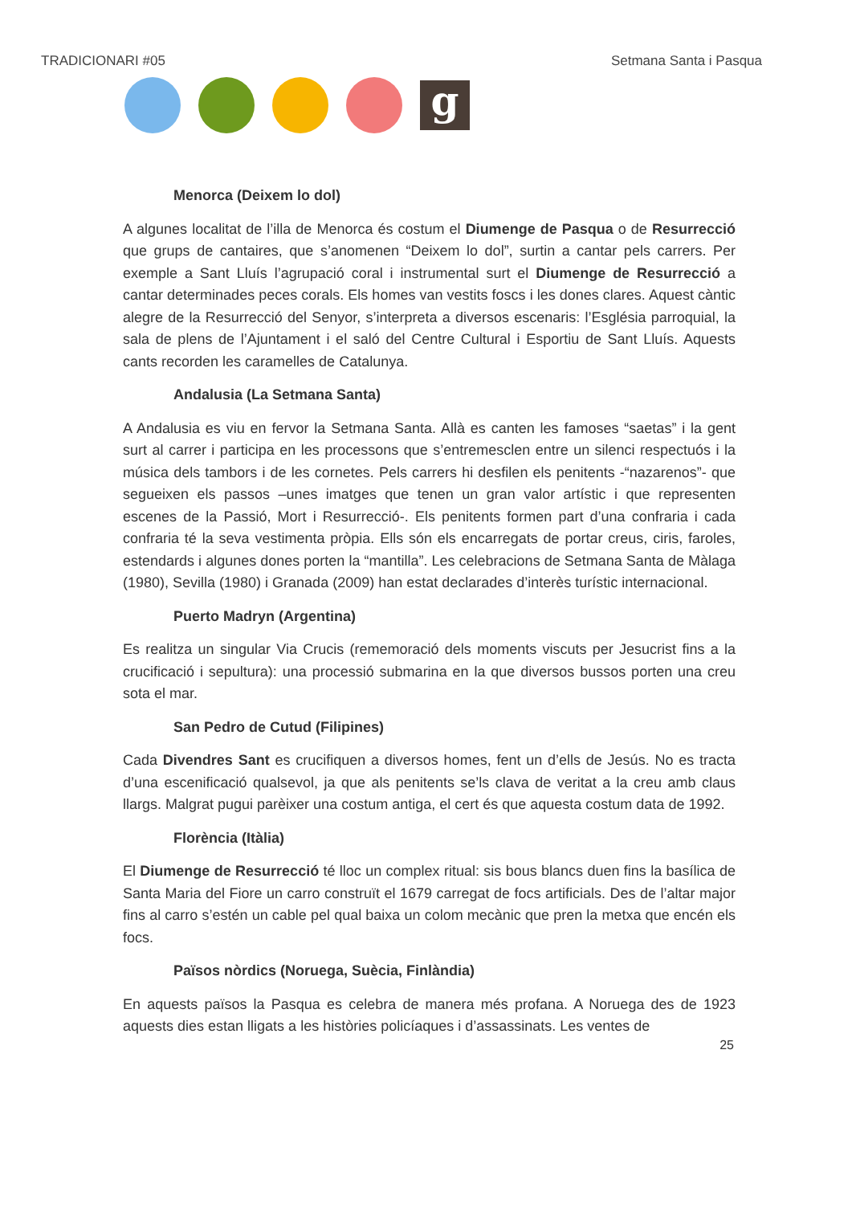TRADICIONARI #05 Setmana Santa i Pasqua
g
Menorca (Deixem lo dol)
A algunes localitat de l’illa de Menorca és costum el Diumenge de Pasqua o de Resurrecció que grups de cantaires, que s’anomenen “Deixem lo dol”, surtin a cantar pels carrers. Per exemple a Sant Lluís l’agrupació coral i instrumental surt el Diumenge de Resurrecció a cantar determinades peces corals. Els homes van vestits foscs i les dones clares. Aquest càntic alegre de la Resurrecció del Senyor, s’interpreta a diversos escenaris: l’Església parroquial, la sala de plens de l’Ajuntament i el saló del Centre Cultural i Esportiu de Sant Lluís. Aquests cants recorden les caramelles de Catalunya.
Andalusia (La Setmana Santa)
A Andalusia es viu en fervor la Setmana Santa. Allà es canten les famoses “saetas” i la gent surt al carrer i participa en les processons que s’entremesclen entre un silenci respectuós i la música dels tambors i de les cornetes. Pels carrers hi desfilen els penitents -“nazarenos”- que segueixen els passos –unes imatges que tenen un gran valor artístic i que representen escenes de la Passió, Mort i Resurrecció-. Els penitents formen part d’una confraria i cada confraria té la seva vestimenta pròpia. Ells són els encarregats de portar creus, ciris, faroles, estendards i algunes dones porten la “mantilla”. Les celebracions de Setmana Santa de Màlaga (1980), Sevilla (1980) i Granada (2009) han estat declarades d’interès turístic internacional.
Puerto Madryn (Argentina)
Es realitza un singular Via Crucis (rememoració dels moments viscuts per Jesucrist fins a la crucificació i sepultura): una processió submarina en la que diversos bussos porten una creu sota el mar.
San Pedro de Cutud (Filipines)
Cada Divendres Sant es crucifiquen a diversos homes, fent un d’ells de Jesús. No es tracta d’una escenificació qualsevol, ja que als penitents se’ls clava de veritat a la creu amb claus llargs. Malgrat pugui parèixer una costum antiga, el cert és que aquesta costum data de 1992.
Florència (Itàlia)
El Diumenge de Resurrecció té lloc un complex ritual: sis bous blancs duen fins la basílica de Santa Maria del Fiore un carro construït el 1679 carregat de focs artificials. Des de l’altar major fins al carro s’estén un cable pel qual baixa un colom mecànic que pren la metxa que encén els focs.
Països nòrdics (Noruega, Suècia, Finlàndia)
En aquests països la Pasqua es celebra de manera més profana. A Noruega des de 1923 aquests dies estan lligats a les històries policíaques i d’assassinats. Les ventes de
25